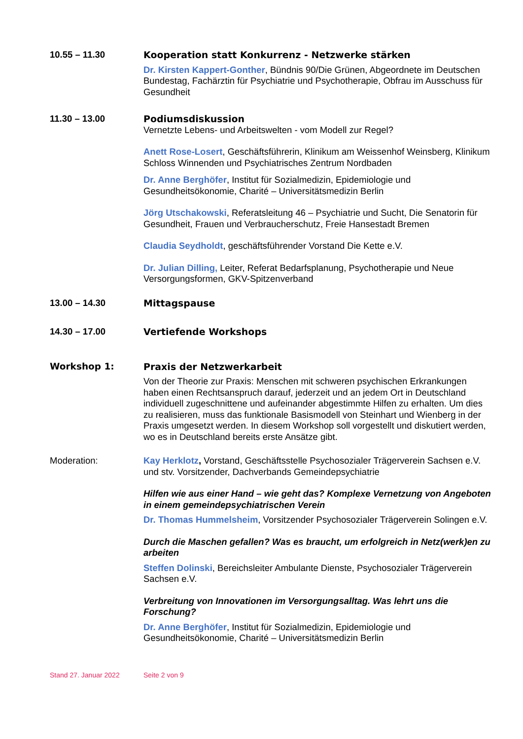10.55 – 11.30 Kooperation statt Konkurrenz - Netzwerke stärken
Dr. Kirsten Kappert-Gonther, Bündnis 90/Die Grünen, Abgeordnete im Deutschen Bundestag, Fachärztin für Psychiatrie und Psychotherapie, Obfrau im Ausschuss für Gesundheit
11.30 – 13.00 Podiumsdiskussion
Vernetzte Lebens- und Arbeitswelten - vom Modell zur Regel?
Anett Rose-Losert, Geschäftsführerin, Klinikum am Weissenhof Weinsberg, Klinikum Schloss Winnenden und Psychiatrisches Zentrum Nordbaden
Dr. Anne Berghöfer, Institut für Sozialmedizin, Epidemiologie und Gesundheitsökonomie, Charité – Universitätsmedizin Berlin
Jörg Utschakowski, Referatsleitung 46 – Psychiatrie und Sucht, Die Senatorin für Gesundheit, Frauen und Verbraucherschutz, Freie Hansestadt Bremen
Claudia Seydholdt, geschäftsführender Vorstand Die Kette e.V.
Dr. Julian Dilling, Leiter, Referat Bedarfsplanung, Psychotherapie und Neue Versorgungsformen, GKV-Spitzenverband
13.00 – 14.30 Mittagspause
14.30 – 17.00 Vertiefende Workshops
Workshop 1: Praxis der Netzwerkarbeit
Von der Theorie zur Praxis: Menschen mit schweren psychischen Erkrankungen haben einen Rechtsanspruch darauf, jederzeit und an jedem Ort in Deutschland individuell zugeschnittene und aufeinander abgestimmte Hilfen zu erhalten. Um dies zu realisieren, muss das funktionale Basismodell von Steinhart und Wienberg in der Praxis umgesetzt werden. In diesem Workshop soll vorgestellt und diskutiert werden, wo es in Deutschland bereits erste Ansätze gibt.
Moderation: Kay Herklotz, Vorstand, Geschäftsstelle Psychosozialer Trägerverein Sachsen e.V. und stv. Vorsitzender, Dachverbands Gemeindepsychiatrie
Hilfen wie aus einer Hand – wie geht das? Komplexe Vernetzung von Angeboten in einem gemeindepsychiatrischen Verein
Dr. Thomas Hummelsheim, Vorsitzender Psychosozialer Trägerverein Solingen e.V.
Durch die Maschen gefallen? Was es braucht, um erfolgreich in Netz(werk)en zu arbeiten
Steffen Dolinski, Bereichsleiter Ambulante Dienste, Psychosozialer Trägerverein Sachsen e.V.
Verbreitung von Innovationen im Versorgungsalltag. Was lehrt uns die Forschung?
Dr. Anne Berghöfer, Institut für Sozialmedizin, Epidemiologie und Gesundheitsökonomie, Charité – Universitätsmedizin Berlin
Stand 27. Januar 2022 Seite 2 von 9